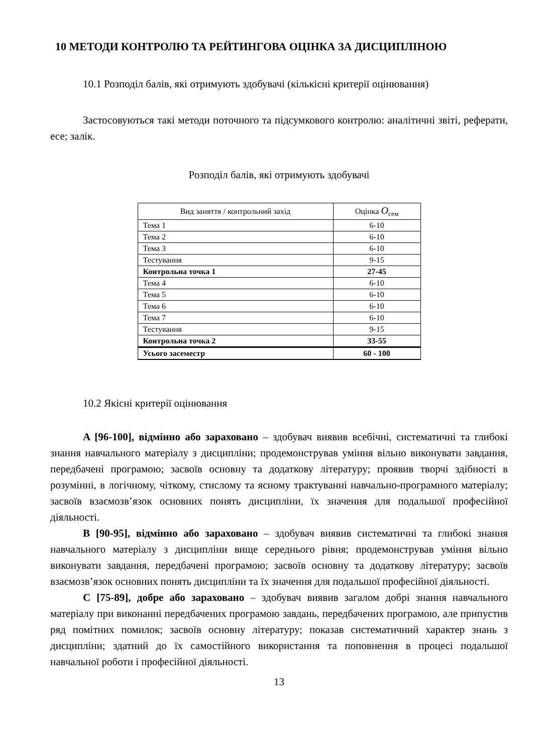10 МЕТОДИ КОНТРОЛЮ ТА РЕЙТИНГОВА ОЦІНКА ЗА ДИСЦИПЛІНОЮ
10.1 Розподіл балів, які отримують здобувачі (кількісні критерії оцінювання)
Застосовуються такі методи поточного та підсумкового контролю: аналітичні звіті, реферати, есе; залік.
Розподіл балів, які отримують здобувачі
| Вид заняття / контрольний захід | Оцінка O<sub>сем</sub> |
| Тема 1 | 6-10 |
| Тема 2 | 6-10 |
| Тема 3 | 6-10 |
| Тестування | 9-15 |
| Контрольна точка 1 | 27-45 |
| Тема 4 | 6-10 |
| Тема 5 | 6-10 |
| Тема 6 | 6-10 |
| Тема 7 | 6-10 |
| Тестування | 9-15 |
| Контрольна точка 2 | 33-55 |
| Усього засеместр | 60 - 100 |
10.2 Якісні критерії оцінювання
A [96-100], відмінно або зараховано – здобувач виявив всебічні, систематичні та глибокі знання навчального матеріалу з дисципліни; продемонстрував уміння вільно виконувати завдання, передбачені програмою; засвоїв основну та додаткову літературу; проявив творчі здібності в розумінні, в логічному, чіткому, стислому та ясному трактуванні навчально-програмного матеріалу; засвоїв взаємозв’язок основних понять дисципліни, їх значення для подальшої професійної діяльності.
B [90-95], відмінно або зараховано – здобувач виявив систематичні та глибокі знання навчального матеріалу з дисципліни вище середнього рівня; продемонстрував уміння вільно виконувати завдання, передбачені програмою; засвоїв основну та додаткову літературу; засвоїв взаємозв’язок основних понять дисципліни та їх значення для подальшої професійної діяльності.
C [75-89], добре або зараховано – здобувач виявив загалом добрі знання навчального матеріалу при виконанні передбачених програмою завдань, передбачених програмою, але припустив ряд помітних помилок; засвоїв основну літературу; показав систематичний характер знань з дисципліни; здатний до їх самостійного використання та поповнення в процесі подальшої навчальної роботи і професійної діяльності.
13